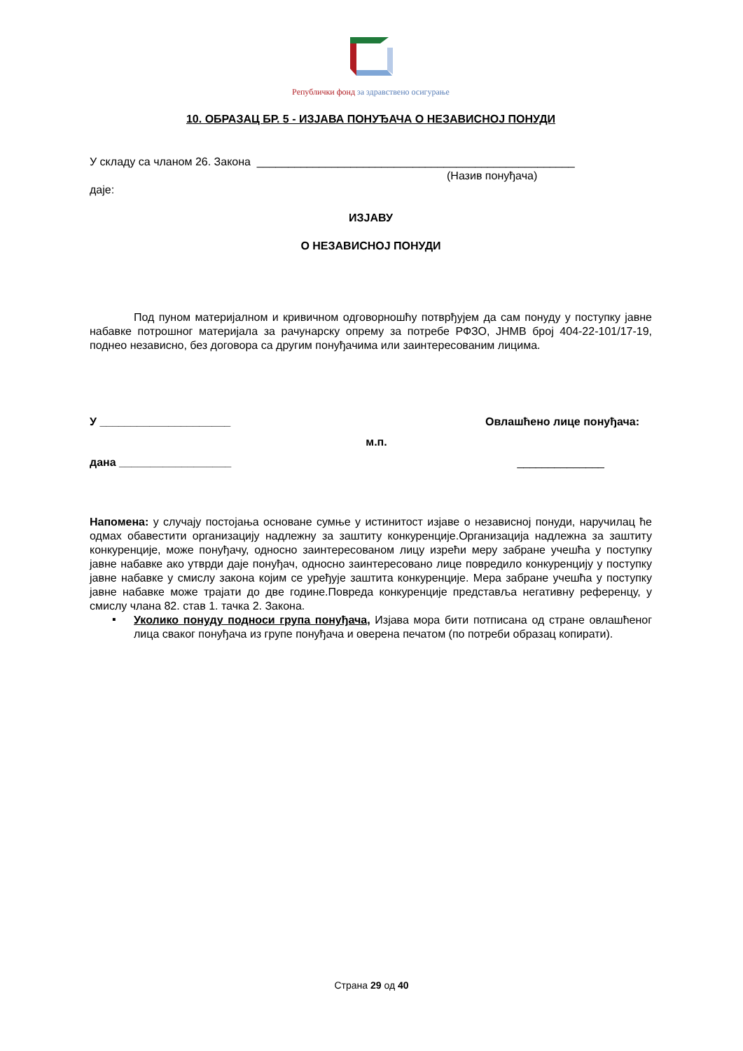Републички фонд за здравствено осигурање
10. ОБРАЗАЦ БР. 5 - ИЗЈАВА ПОНУЂАЧА О НЕЗАВИСНОЈ ПОНУДИ
У складу са чланом 26. Закона ___________________________________________________
(Назив понуђача)
даје:
ИЗЈАВУ
О НЕЗАВИСНОЈ ПОНУДИ
Под пуном материјалном и кривичном одговорношћу потврђујем да сам понуду у поступку јавне набавке потрошног материјала за рачунарску опрему за потребе РФЗО, ЈНМВ број 404-22-101/17-19, поднео независно, без договора са другим понуђачима или заинтересованим лицима.
У _____________________ Овлашћено лице понуђача:
м.п.
дана __________________ ______________
Напомена: у случају постојања основане сумње у истинитост изјаве о независној понуди, наручилац ће одмах обавестити организацију надлежну за заштиту конкуренције.Организација надлежна за заштиту конкуренције, може понуђачу, односно заинтересованом лицу изрећи меру забране учешћа у поступку јавне набавке ако утврди даје понуђач, односно заинтересовано лице повредило конкуренцију у поступку јавне набавке у смислу закона којим се уређује заштита конкуренције. Мера забране учешћа у поступку јавне набавке може трајати до две године.Повреда конкуренције представља негативну референцу, у смислу члана 82. став 1. тачка 2. Закона.
▪
Уколико понуду подноси група понуђача, Изјава мора бити потписана од стране овлашћеног лица сваког понуђача из групе понуђача и оверена печатом (по потреби образац копирати).
Страна 29 од 40